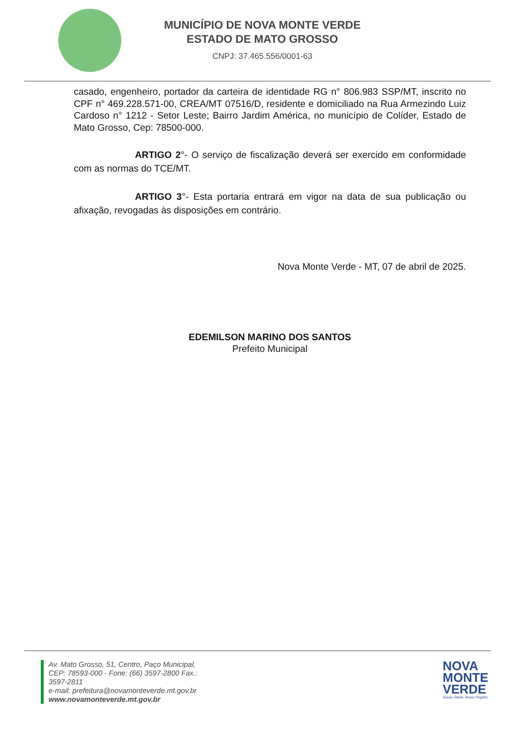MUNICÍPIO DE NOVA MONTE VERDE
ESTADO DE MATO GROSSO
CNPJ: 37.465.556/0001-63
casado, engenheiro, portador da carteira de identidade RG n° 806.983 SSP/MT, inscrito no CPF n° 469.228.571-00, CREA/MT 07516/D, residente e domiciliado na Rua Armezindo Luiz Cardoso n° 1212 - Setor Leste; Bairro Jardim América, no município de Colíder, Estado de Mato Grosso, Cep: 78500-000.
ARTIGO 2°- O serviço de fiscalização deverá ser exercido em conformidade com as normas do TCE/MT.
ARTIGO 3°- Esta portaria entrará em vigor na data de sua publicação ou afixação, revogadas às disposições em contrário.
Nova Monte Verde - MT, 07 de abril de 2025.
EDEMILSON MARINO DOS SANTOS
Prefeito Municipal
Av. Mato Grosso, 51, Centro, Paço Municipal,
CEP: 78593-000 - Fone: (66) 3597-2800 Fax.:
3597-2811
e-mail: prefeitura@novamonteverde.mt.gov.br
www.novamonteverde.mt.gov.br
NOVA
MONTE
VERDE
Nossa cidade, Nosso Orgulho